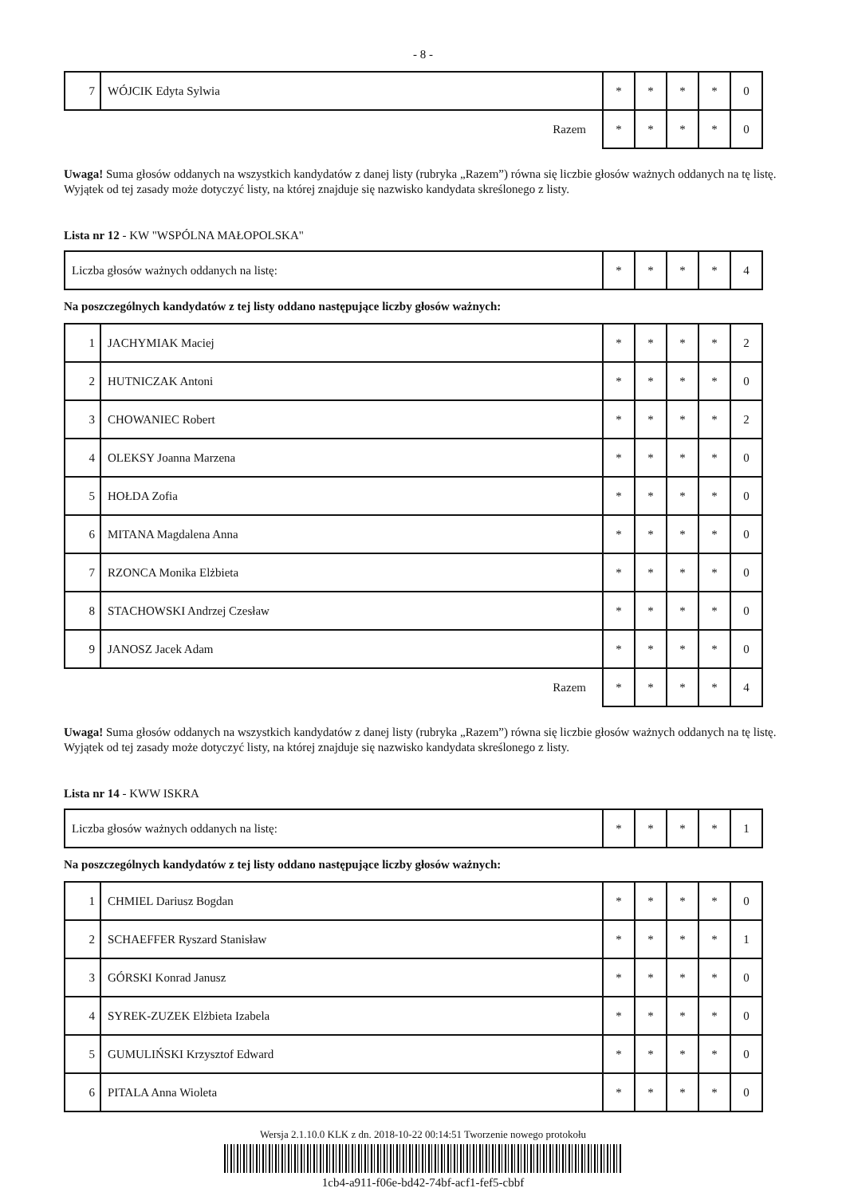- 8 -
| 7 | WÓJCIK Edyta Sylwia | * | * | * | * | 0 |
| Razem | | * | * | * | * | 0 |
Uwaga! Suma głosów oddanych na wszystkich kandydatów z danej listy (rubryka „Razem”) równa się liczbie głosów ważnych oddanych na tę listę. Wyjątek od tej zasady może dotyczyć listy, na której znajduje się nazwisko kandydata skreślonego z listy.
Lista nr 12 - KW "WSPÓLNA MAŁOPOLSKA"
| Liczba głosów ważnych oddanych na listę: | * | * | * | * | 4 |
Na poszczególnych kandydatów z tej listy oddano następujące liczby głosów ważnych:
| 1 | JACHYMIAK Maciej | * | * | * | * | 2 |
| 2 | HUTNICZAK Antoni | * | * | * | * | 0 |
| 3 | CHOWANIEC Robert | * | * | * | * | 2 |
| 4 | OLEKSY Joanna Marzena | * | * | * | * | 0 |
| 5 | HOŁDA Zofia | * | * | * | * | 0 |
| 6 | MITANA Magdalena Anna | * | * | * | * | 0 |
| 7 | RZONCA Monika Elżbieta | * | * | * | * | 0 |
| 8 | STACHOWSKI Andrzej Czesław | * | * | * | * | 0 |
| 9 | JANOSZ Jacek Adam | * | * | * | * | 0 |
| Razem | | * | * | * | * | 4 |
Uwaga! Suma głosów oddanych na wszystkich kandydatów z danej listy (rubryka „Razem”) równa się liczbie głosów ważnych oddanych na tę listę. Wyjątek od tej zasady może dotyczyć listy, na której znajduje się nazwisko kandydata skreślonego z listy.
Lista nr 14 - KWW ISKRA
| Liczba głosów ważnych oddanych na listę: | * | * | * | * | 1 |
Na poszczególnych kandydatów z tej listy oddano następujące liczby głosów ważnych:
| 1 | CHMIEL Dariusz Bogdan | * | * | * | * | 0 |
| 2 | SCHAEFFER Ryszard Stanisław | * | * | * | * | 1 |
| 3 | GÓRSKI Konrad Janusz | * | * | * | * | 0 |
| 4 | SYREK-ZUZEK Elżbieta Izabela | * | * | * | * | 0 |
| 5 | GUMULIŃSKI Krzysztof Edward | * | * | * | * | 0 |
| 6 | PITALA Anna Wioleta | * | * | * | * | 0 |
Wersja 2.1.10.0 KLK z dn. 2018-10-22 00:14:51 Tworzenie nowego protokołu
1cb4-a911-f06e-bd42-74bf-acf1-fef5-cbbf